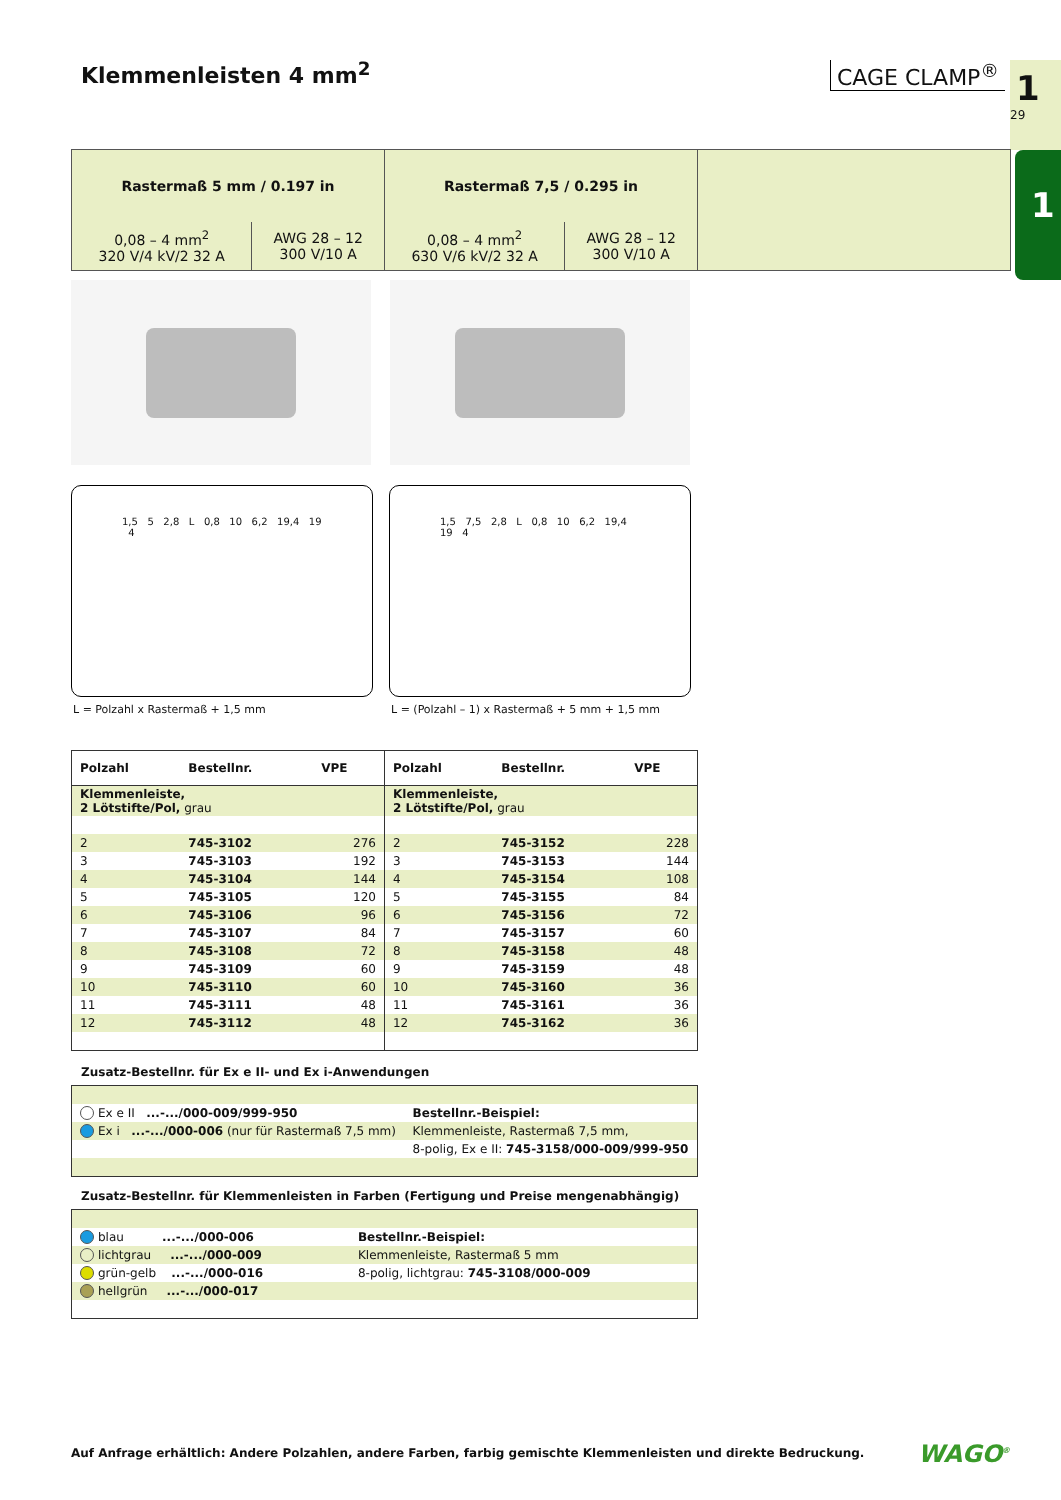Klemmenleisten 4 mm<sup>2</sup> CAGE CLAMP<sup>®</sup> 1
29
1
| Rastermaß 5 mm / 0.197 in | | Rastermaß 7,5 / 0.295 in | | |
| 0,08 – 4 mm<sup>2</sup> 320 V/4 kV/2 32 A | AWG 28 – 12 300 V/10 A | 0,08 – 4 mm<sup>2</sup> 630 V/6 kV/2 32 A | AWG 28 – 12 300 V/10 A | |
1,5 5 2,8 L 0,8 10 6,2 19,4 19 4
1,5 7,5 2,8 L 0,8 10 6,2 19,4 19 4
L = Polzahl x Rastermaß + 1,5 mm
L = (Polzahl – 1) x Rastermaß + 5 mm + 1,5 mm
| Polzahl | Bestellnr. | VPE | Polzahl | Bestellnr. | VPE |
| --- | --- | --- | --- | --- | --- |
| Klemmenleiste, 2 Lötstifte/Pol, grau | | | Klemmenleiste, 2 Lötstifte/Pol, grau | | |
| 2 | 745-3102 | 276 | 2 | 745-3152 | 228 |
| 3 | 745-3103 | 192 | 3 | 745-3153 | 144 |
| 4 | 745-3104 | 144 | 4 | 745-3154 | 108 |
| 5 | 745-3105 | 120 | 5 | 745-3155 | 84 |
| 6 | 745-3106 | 96 | 6 | 745-3156 | 72 |
| 7 | 745-3107 | 84 | 7 | 745-3157 | 60 |
| 8 | 745-3108 | 72 | 8 | 745-3158 | 48 |
| 9 | 745-3109 | 60 | 9 | 745-3159 | 48 |
| 10 | 745-3110 | 60 | 10 | 745-3160 | 36 |
| 11 | 745-3111 | 48 | 11 | 745-3161 | 36 |
| 12 | 745-3112 | 48 | 12 | 745-3162 | 36 |
Zusatz-Bestellnr. für Ex e II- und Ex i-Anwendungen
| Ex e II ...-.../000-009/999-950 | Bestellnr.-Beispiel: |
| Ex i ...-.../000-006 (nur für Rastermaß 7,5 mm) | Klemmenleiste, Rastermaß 7,5 mm, |
| | 8-polig, Ex e II: 745-3158/000-009/999-950 |
Zusatz-Bestellnr. für Klemmenleisten in Farben (Fertigung und Preise mengenabhängig)
| blau ...-.../000-006 | Bestellnr.-Beispiel: |
| lichtgrau ...-.../000-009 | Klemmenleiste, Rastermaß 5 mm |
| grün-gelb ...-.../000-016 | 8-polig, lichtgrau: 745-3108/000-009 |
| hellgrün ...-.../000-017 | |
Auf Anfrage erhältlich: Andere Polzahlen, andere Farben, farbig gemischte Klemmenleisten und direkte Bedruckung.
WAGO<sup>®</sup>